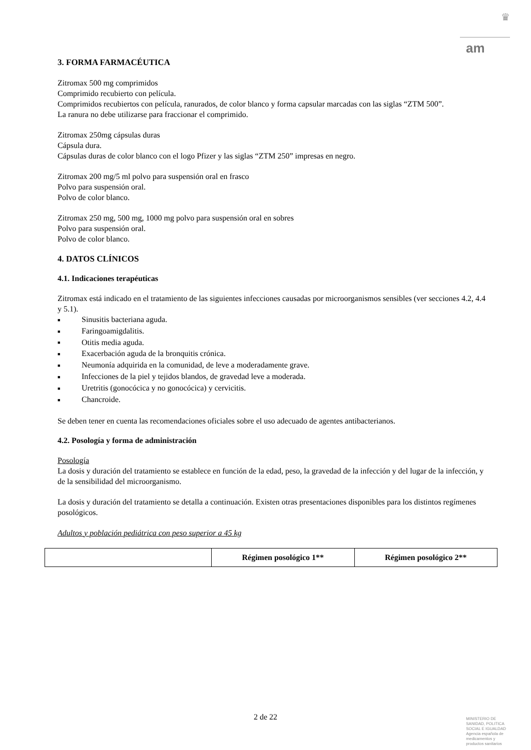♛
am
3. FORMA FARMACÉUTICA
Zitromax 500 mg comprimidos
Comprimido recubierto con película.
Comprimidos recubiertos con película, ranurados, de color blanco y forma capsular marcadas con las siglas “ZTM 500”.
La ranura no debe utilizarse para fraccionar el comprimido.
Zitromax 250mg cápsulas duras
Cápsula dura.
Cápsulas duras de color blanco con el logo Pfizer y las siglas “ZTM 250” impresas en negro.
Zitromax 200 mg/5 ml polvo para suspensión oral en frasco
Polvo para suspensión oral.
Polvo de color blanco.
Zitromax 250 mg, 500 mg, 1000 mg polvo para suspensión oral en sobres
Polvo para suspensión oral.
Polvo de color blanco.
4. DATOS CLÍNICOS
4.1. Indicaciones terapéuticas
Zitromax está indicado en el tratamiento de las siguientes infecciones causadas por microorganismos sensibles (ver secciones 4.2, 4.4 y 5.1).
■ Sinusitis bacteriana aguda.
■ Faringoamigdalitis.
■ Otitis media aguda.
■ Exacerbación aguda de la bronquitis crónica.
■ Neumonía adquirida en la comunidad, de leve a moderadamente grave.
■ Infecciones de la piel y tejidos blandos, de gravedad leve a moderada.
■ Uretritis (gonocócica y no gonocócica) y cervicitis.
■ Chancroide.
Se deben tener en cuenta las recomendaciones oficiales sobre el uso adecuado de agentes antibacterianos.
4.2. Posología y forma de administración
Posología
La dosis y duración del tratamiento se establece en función de la edad, peso, la gravedad de la infección y del lugar de la infección, y de la sensibilidad del microorganismo.
La dosis y duración del tratamiento se detalla a continuación. Existen otras presentaciones disponibles para los distintos regímenes posológicos.
Adultos y población pediátrica con peso superior a 45 kg
| | Régimen posológico 1** | Régimen posológico 2** |
| --- | --- | --- |
2 de 22
MINISTERIO DE
SANIDAD, POLITICA
SOCIAL E IGUALDAD
Agencia española de
medicamentos y
productos sanitarios